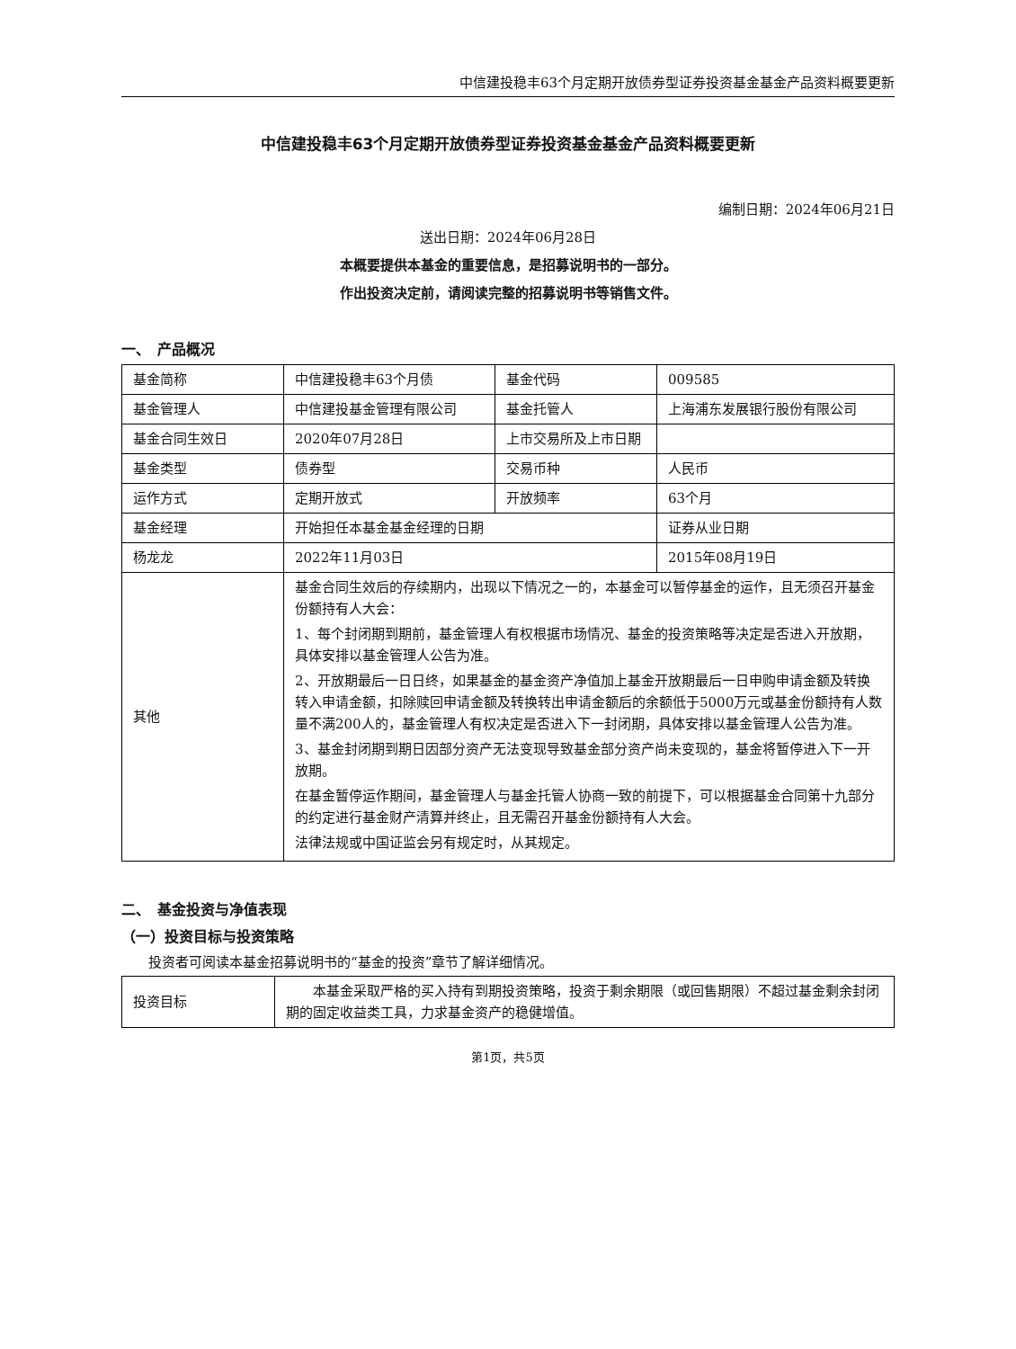中信建投稳丰63个月定期开放债券型证券投资基金基金产品资料概要更新
中信建投稳丰63个月定期开放债券型证券投资基金基金产品资料概要更新
编制日期：2024年06月21日
送出日期：2024年06月28日
本概要提供本基金的重要信息，是招募说明书的一部分。
作出投资决定前，请阅读完整的招募说明书等销售文件。
一、　产品概况
| 基金简称 | 中信建投稳丰63个月债 | 基金代码 | 009585 |
| 基金管理人 | 中信建投基金管理有限公司 | 基金托管人 | 上海浦东发展银行股份有限公司 |
| 基金合同生效日 | 2020年07月28日 | 上市交易所及上市日期 | |
| 基金类型 | 债券型 | 交易币种 | 人民币 |
| 运作方式 | 定期开放式 | 开放频率 | 63个月 |
| 基金经理 | 开始担任本基金基金经理的日期 | | 证券从业日期 |
| 杨龙龙 | 2022年11月03日 | | 2015年08月19日 |
| 其他 | 基金合同生效后的存续期内，出现以下情况之一的，本基金可以暂停基金的运作，且无须召开基金份额持有人大会： 1、每个封闭期到期前，基金管理人有权根据市场情况、基金的投资策略等决定是否进入开放期，具体安排以基金管理人公告为准。 2、开放期最后一日日终，如果基金的基金资产净值加上基金开放期最后一日申购申请金额及转换转入申请金额，扣除赎回申请金额及转换转出申请金额后的余额低于5000万元或基金份额持有人数量不满200人的，基金管理人有权决定是否进入下一封闭期，具体安排以基金管理人公告为准。 3、基金封闭期到期日因部分资产无法变现导致基金部分资产尚未变现的，基金将暂停进入下一开放期。 在基金暂停运作期间，基金管理人与基金托管人协商一致的前提下，可以根据基金合同第十九部分的约定进行基金财产清算并终止，且无需召开基金份额持有人大会。 法律法规或中国证监会另有规定时，从其规定。 | | |
二、　基金投资与净值表现
（一）投资目标与投资策略
投资者可阅读本基金招募说明书的“基金的投资”章节了解详细情况。
| 投资目标 | 本基金采取严格的买入持有到期投资策略，投资于剩余期限（或回售期限）不超过基金剩余封闭期的固定收益类工具，力求基金资产的稳健增值。 |
第1页，共5页